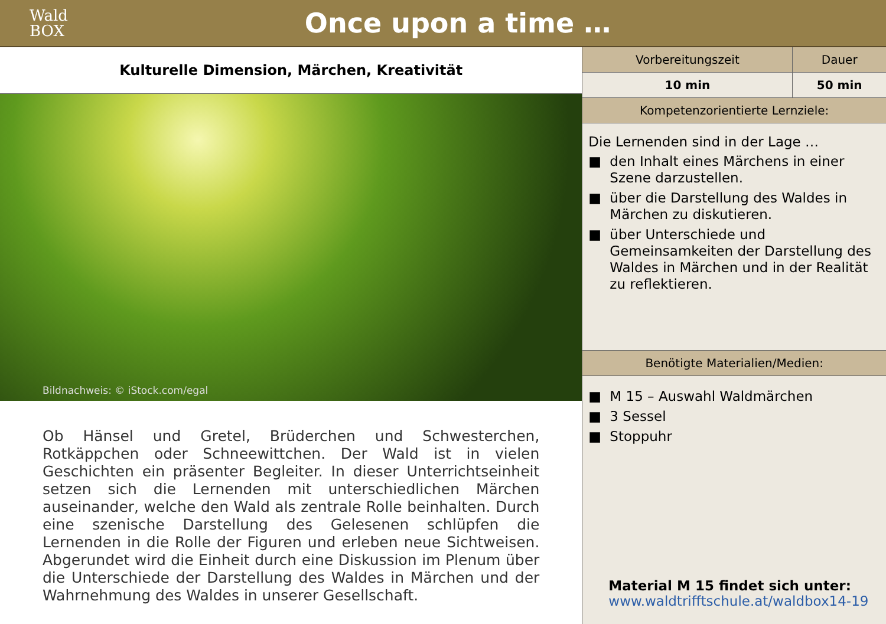Wald
BOX
Once upon a time …
Kulturelle Dimension, Märchen, Kreativität
Bildnachweis: © iStock.com/egal
Ob Hänsel und Gretel, Brüderchen und Schwesterchen, Rotkäppchen oder Schneewittchen. Der Wald ist in vielen Geschichten ein präsenter Begleiter. In dieser Unterrichtseinheit setzen sich die Lernenden mit unterschiedlichen Märchen auseinander, welche den Wald als zentrale Rolle beinhalten. Durch eine szenische Darstellung des Gelesenen schlüpfen die Lernenden in die Rolle der Figuren und erleben neue Sichtweisen. Abgerundet wird die Einheit durch eine Diskussion im Plenum über die Unterschiede der Darstellung des Waldes in Märchen und der Wahrnehmung des Waldes in unserer Gesellschaft.
| Vorbereitungszeit | Dauer |
| --- | --- |
| 10 min | 50 min |
| Kompetenzorientierte Lernziele: | |
Die Lernenden sind in der Lage …
■ den Inhalt eines Märchens in einer Szene darzustellen.
■ über die Darstellung des Waldes in Märchen zu diskutieren.
■ über Unterschiede und Gemeinsamkeiten der Darstellung des Waldes in Märchen und in der Realität zu reflektieren.
| Benötigte Materialien/Medien: |
| --- |
■ M 15 – Auswahl Waldmärchen
■ 3 Sessel
■ Stoppuhr
Material M 15 findet sich unter:
www.waldtrifftschule.at/waldbox14-19